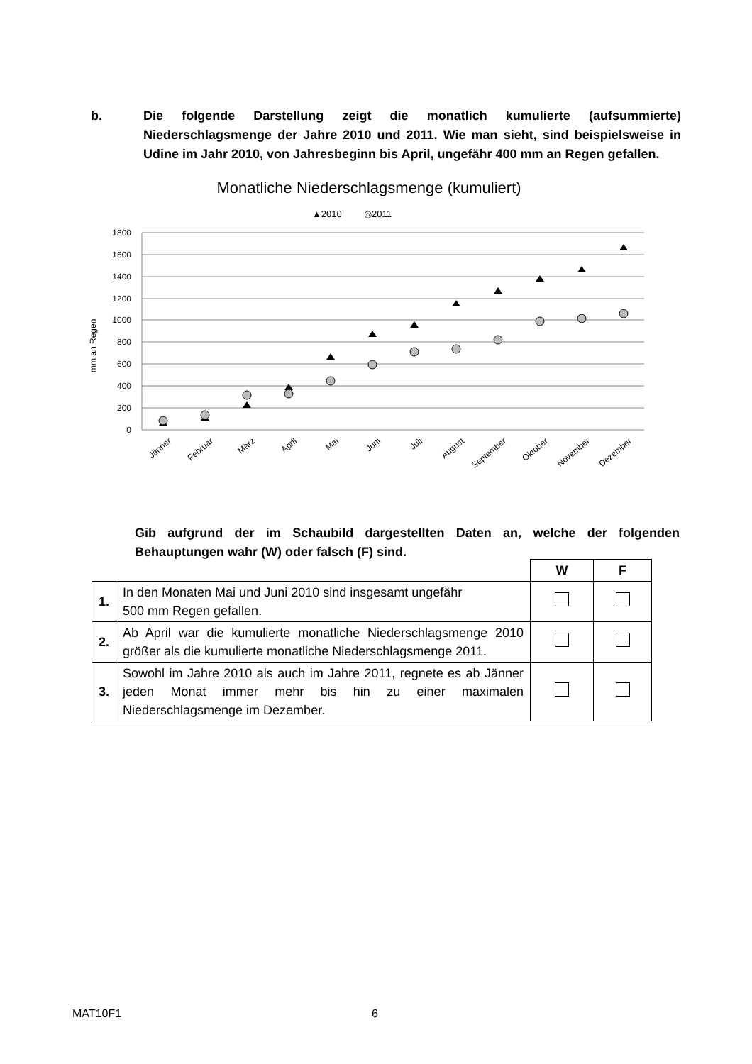b. Die folgende Darstellung zeigt die monatlich kumulierte (aufsummierte) Niederschlagsmenge der Jahre 2010 und 2011. Wie man sieht, sind beispielsweise in Udine im Jahr 2010, von Jahresbeginn bis April, ungefähr 400 mm an Regen gefallen.
Monatliche Niederschlagsmenge (kumuliert)
▲2010
◎2011
1800
1600
1400
1200
1000
800
600
400
200
0
mm an Regen
Jänner
Februar
März
April
Mai
Juni
Juli
August
September
Oktober
November
Dezember
Gib aufgrund der im Schaubild dargestellten Daten an, welche der folgenden Behauptungen wahr (W) oder falsch (F) sind.
| | | W | F |
| 1. | In den Monaten Mai und Juni 2010 sind insgesamt ungefähr 500 mm Regen gefallen. | | |
| 2. | Ab April war die kumulierte monatliche Niederschlagsmenge 2010 größer als die kumulierte monatliche Niederschlagsmenge 2011. | | |
| 3. | Sowohl im Jahre 2010 als auch im Jahre 2011, regnete es ab Jänner jeden Monat immer mehr bis hin zu einer maximalen Niederschlagsmenge im Dezember. | | |
MAT10F1 6